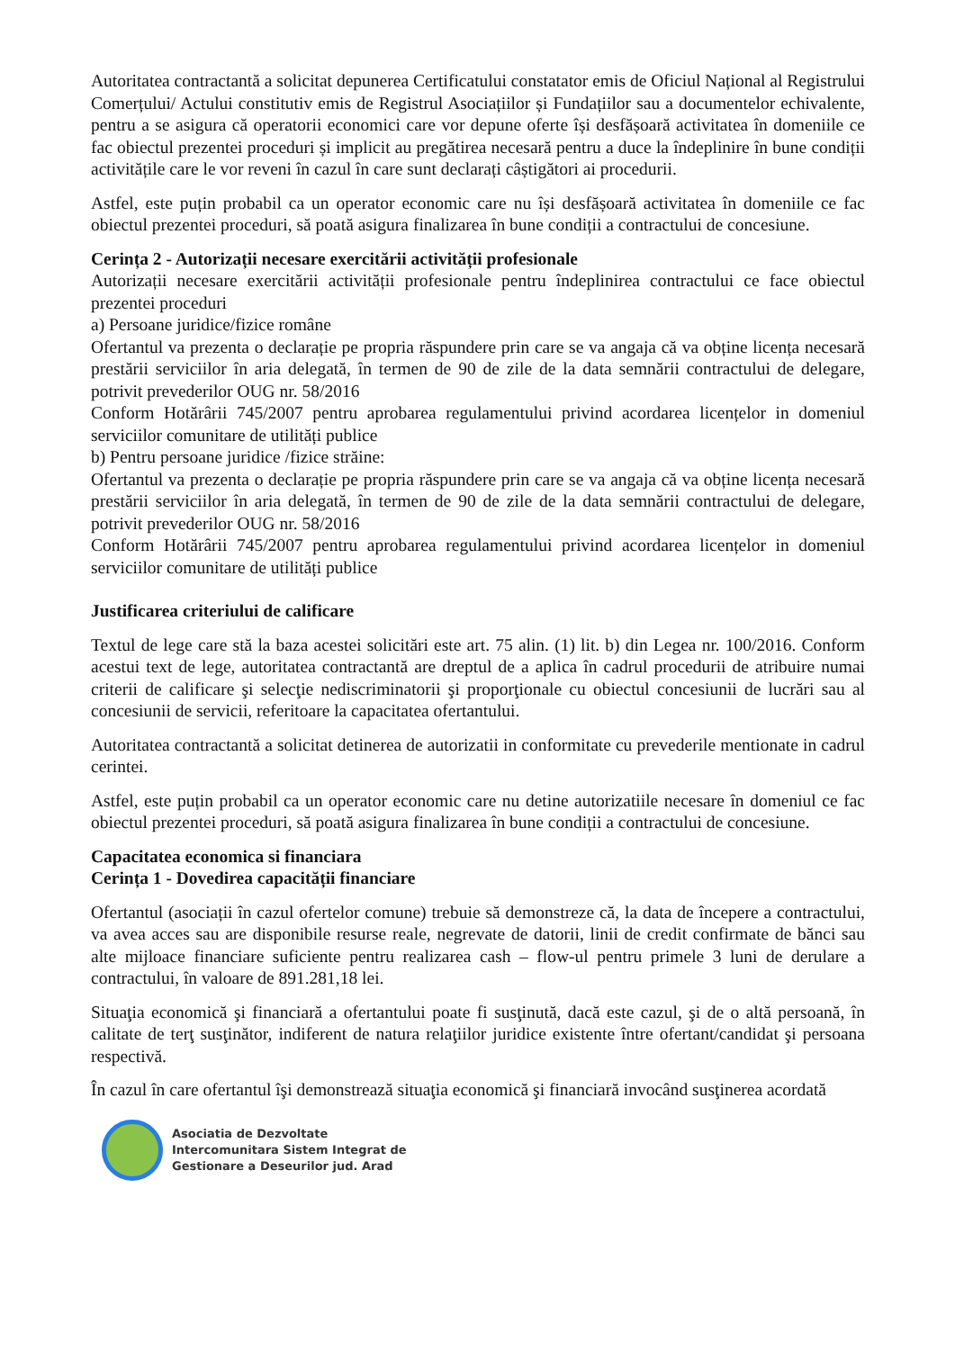Autoritatea contractantă a solicitat depunerea Certificatului constatator emis de Oficiul Național al Registrului Comerțului/ Actului constitutiv emis de Registrul Asociațiilor și Fundațiilor sau a documentelor echivalente, pentru a se asigura că operatorii economici care vor depune oferte își desfășoară activitatea în domeniile ce fac obiectul prezentei proceduri și implicit au pregătirea necesară pentru a duce la îndeplinire în bune condiții activitățile care le vor reveni în cazul în care sunt declarați câștigători ai procedurii.
Astfel, este puțin probabil ca un operator economic care nu își desfășoară activitatea în domeniile ce fac obiectul prezentei proceduri, să poată asigura finalizarea în bune condiții a contractului de concesiune.
Cerința 2 - Autorizații necesare exercitării activității profesionale
Autorizații necesare exercitării activității profesionale pentru îndeplinirea contractului ce face obiectul prezentei proceduri
a) Persoane juridice/fizice române
Ofertantul va prezenta o declarație pe propria răspundere prin care se va angaja că va obține licența necesară prestării serviciilor în aria delegată, în termen de 90 de zile de la data semnării contractului de delegare, potrivit prevederilor OUG nr. 58/2016
Conform Hotărârii 745/2007 pentru aprobarea regulamentului privind acordarea licențelor in domeniul serviciilor comunitare de utilități publice
b) Pentru persoane juridice /fizice străine:
Ofertantul va prezenta o declarație pe propria răspundere prin care se va angaja că va obține licența necesară prestării serviciilor în aria delegată, în termen de 90 de zile de la data semnării contractului de delegare, potrivit prevederilor OUG nr. 58/2016
Conform Hotărârii 745/2007 pentru aprobarea regulamentului privind acordarea licențelor in domeniul serviciilor comunitare de utilități publice
Justificarea criteriului de calificare
Textul de lege care stă la baza acestei solicitări este art. 75 alin. (1) lit. b) din Legea nr. 100/2016. Conform acestui text de lege, autoritatea contractantă are dreptul de a aplica în cadrul procedurii de atribuire numai criterii de calificare şi selecţie nediscriminatorii şi proporţionale cu obiectul concesiunii de lucrări sau al concesiunii de servicii, referitoare la capacitatea ofertantului.
Autoritatea contractantă a solicitat detinerea de autorizatii in conformitate cu prevederile mentionate in cadrul cerintei.
Astfel, este puțin probabil ca un operator economic care nu detine autorizatiile necesare în domeniul ce fac obiectul prezentei proceduri, să poată asigura finalizarea în bune condiții a contractului de concesiune.
Capacitatea economica si financiara
Cerința 1 - Dovedirea capacității financiare
Ofertantul (asociații în cazul ofertelor comune) trebuie să demonstreze că, la data de începere a contractului, va avea acces sau are disponibile resurse reale, negrevate de datorii, linii de credit confirmate de bănci sau alte mijloace financiare suficiente pentru realizarea cash – flow-ul pentru primele 3 luni de derulare a contractului, în valoare de 891.281,18 lei.
Situaţia economică şi financiară a ofertantului poate fi susţinută, dacă este cazul, şi de o altă persoană, în calitate de terţ susţinător, indiferent de natura relaţiilor juridice existente între ofertant/candidat şi persoana respectivă.
În cazul în care ofertantul îşi demonstrează situaţia economică şi financiară invocând susţinerea acordată
Asociatia de Dezvoltate
Intercomunitara Sistem Integrat de
Gestionare a Deseurilor jud. Arad